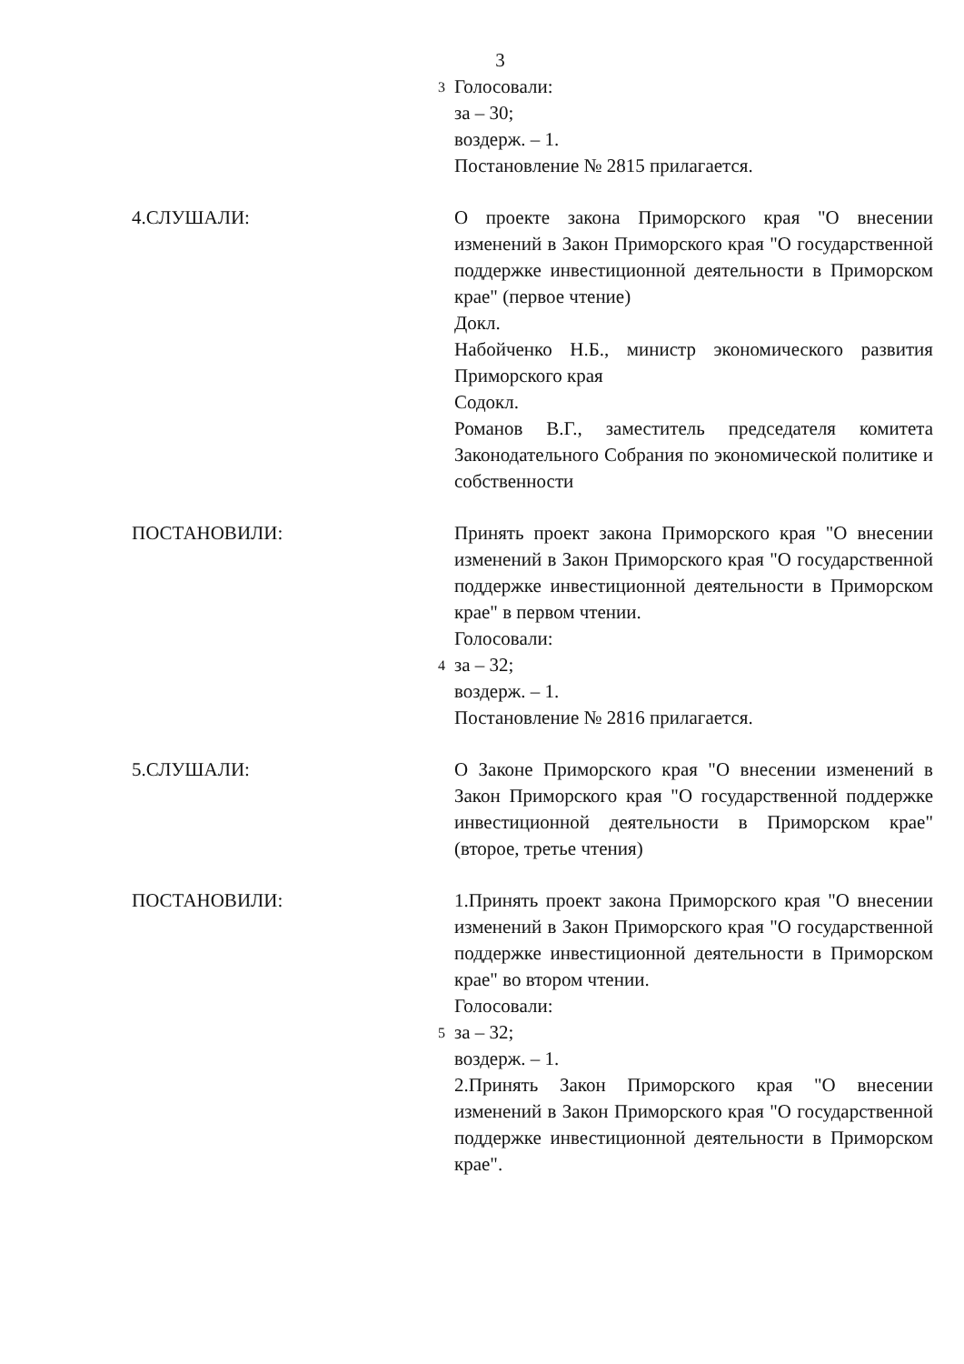3
3
Голосовали:
за – 30;
воздерж. – 1.
Постановление № 2815 прилагается.
4.СЛУШАЛИ: О проекте закона Приморского края "О внесении изменений в Закон Приморского края "О государственной поддержке инвестиционной деятельности в Приморском крае" (первое чтение)
Докл.
Набойченко Н.Б., министр экономического развития Приморского края
Содокл.
Романов В.Г., заместитель председателя комитета Законодательного Собрания по экономической политике и собственности
ПОСТАНОВИЛИ:
4
Принять проект закона Приморского края "О внесении изменений в Закон Приморского края "О государственной поддержке инвестиционной деятельности в Приморском крае" в первом чтении.
Голосовали:
за – 32;
воздерж. – 1.
Постановление № 2816 прилагается.
5.СЛУШАЛИ: О Законе Приморского края "О внесении изменений в Закон Приморского края "О государственной поддержке инвестиционной деятельности в Приморском крае" (второе, третье чтения)
ПОСТАНОВИЛИ:
5
1.Принять проект закона Приморского края "О внесении изменений в Закон Приморского края "О государственной поддержке инвестиционной деятельности в Приморском крае" во втором чтении.
Голосовали:
за – 32;
воздерж. – 1.
2.Принять Закон Приморского края "О внесении изменений в Закон Приморского края "О государственной поддержке инвестиционной деятельности в Приморском крае".